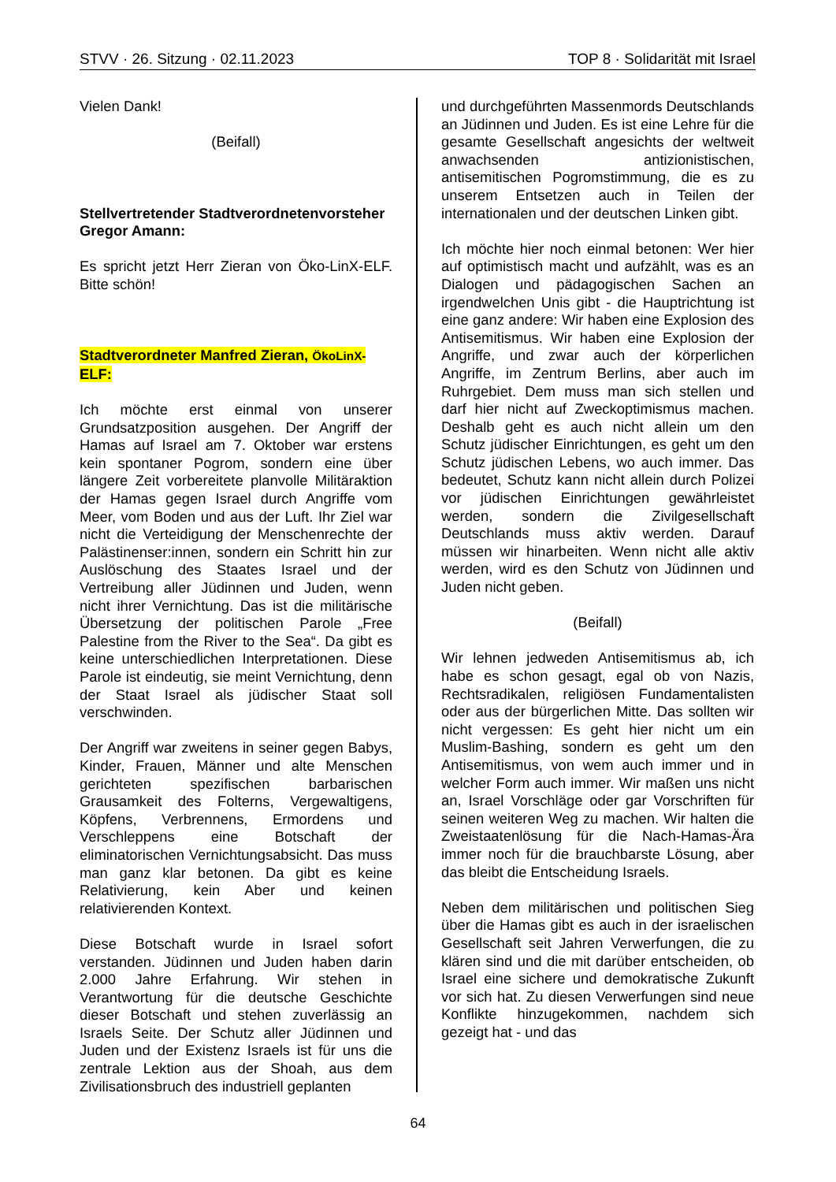STVV · 26. Sitzung · 02.11.2023 TOP 8 · Solidarität mit Israel
Vielen Dank!
(Beifall)
Stellvertretender Stadtverordnetenvorsteher Gregor Amann:
Es spricht jetzt Herr Zieran von Öko-LinX-ELF. Bitte schön!
Stadtverordneter Manfred Zieran, ÖkoLinX- ELF:
Ich möchte erst einmal von unserer Grundsatzposition ausgehen. Der Angriff der Hamas auf Israel am 7. Oktober war erstens kein spontaner Pogrom, sondern eine über längere Zeit vorbereitete planvolle Militäraktion der Hamas gegen Israel durch Angriffe vom Meer, vom Boden und aus der Luft. Ihr Ziel war nicht die Verteidigung der Menschenrechte der Palästinenser:innen, sondern ein Schritt hin zur Auslöschung des Staates Israel und der Vertreibung aller Jüdinnen und Juden, wenn nicht ihrer Vernichtung. Das ist die militärische Übersetzung der politischen Parole „Free Palestine from the River to the Sea“. Da gibt es keine unterschiedlichen Interpretationen. Diese Parole ist eindeutig, sie meint Vernichtung, denn der Staat Israel als jüdischer Staat soll verschwinden.
Der Angriff war zweitens in seiner gegen Babys, Kinder, Frauen, Männer und alte Menschen gerichteten spezifischen barbarischen Grausamkeit des Folterns, Vergewaltigens, Köpfens, Verbrennens, Ermordens und Verschleppens eine Botschaft der eliminatorischen Vernichtungsabsicht. Das muss man ganz klar betonen. Da gibt es keine Relativierung, kein Aber und keinen relativierenden Kontext.
Diese Botschaft wurde in Israel sofort verstanden. Jüdinnen und Juden haben darin 2.000 Jahre Erfahrung. Wir stehen in Verantwortung für die deutsche Geschichte dieser Botschaft und stehen zuverlässig an Israels Seite. Der Schutz aller Jüdinnen und Juden und der Existenz Israels ist für uns die zentrale Lektion aus der Shoah, aus dem Zivilisationsbruch des industriell geplanten
und durchgeführten Massenmords Deutschlands an Jüdinnen und Juden. Es ist eine Lehre für die gesamte Gesellschaft angesichts der weltweit anwachsenden antizionistischen, antisemitischen Pogromstimmung, die es zu unserem Entsetzen auch in Teilen der internationalen und der deutschen Linken gibt.
Ich möchte hier noch einmal betonen: Wer hier auf optimistisch macht und aufzählt, was es an Dialogen und pädagogischen Sachen an irgendwelchen Unis gibt - die Hauptrichtung ist eine ganz andere: Wir haben eine Explosion des Antisemitismus. Wir haben eine Explosion der Angriffe, und zwar auch der körperlichen Angriffe, im Zentrum Berlins, aber auch im Ruhrgebiet. Dem muss man sich stellen und darf hier nicht auf Zweckoptimismus machen. Deshalb geht es auch nicht allein um den Schutz jüdischer Einrichtungen, es geht um den Schutz jüdischen Lebens, wo auch immer. Das bedeutet, Schutz kann nicht allein durch Polizei vor jüdischen Einrichtungen gewährleistet werden, sondern die Zivilgesellschaft Deutschlands muss aktiv werden. Darauf müssen wir hinarbeiten. Wenn nicht alle aktiv werden, wird es den Schutz von Jüdinnen und Juden nicht geben.
(Beifall)
Wir lehnen jedweden Antisemitismus ab, ich habe es schon gesagt, egal ob von Nazis, Rechtsradikalen, religiösen Fundamentalisten oder aus der bürgerlichen Mitte. Das sollten wir nicht vergessen: Es geht hier nicht um ein Muslim-Bashing, sondern es geht um den Antisemitismus, von wem auch immer und in welcher Form auch immer. Wir maßen uns nicht an, Israel Vorschläge oder gar Vorschriften für seinen weiteren Weg zu machen. Wir halten die Zweistaatenlösung für die Nach-Hamas-Ära immer noch für die brauchbarste Lösung, aber das bleibt die Entscheidung Israels.
Neben dem militärischen und politischen Sieg über die Hamas gibt es auch in der israelischen Gesellschaft seit Jahren Verwerfungen, die zu klären sind und die mit darüber entscheiden, ob Israel eine sichere und demokratische Zukunft vor sich hat. Zu diesen Verwerfungen sind neue Konflikte hinzugekommen, nachdem sich gezeigt hat - und das
64